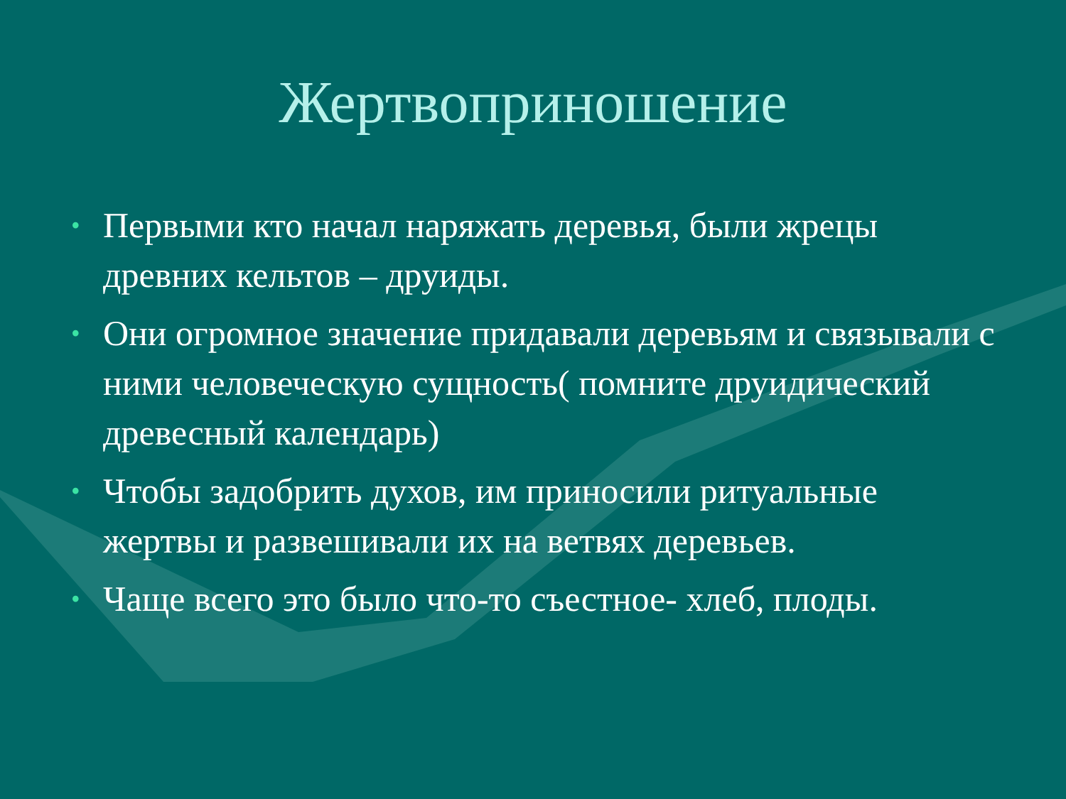Жертвоприношение
• Первыми кто начал наряжать деревья, были жрецы древних кельтов – друиды.
• Они огромное значение придавали деревьям и связывали с ними человеческую сущность( помните друидический древесный календарь)
• Чтобы задобрить духов, им приносили ритуальные жертвы и развешивали их на ветвях деревьев.
• Чаще всего это было что-то съестное- хлеб, плоды.